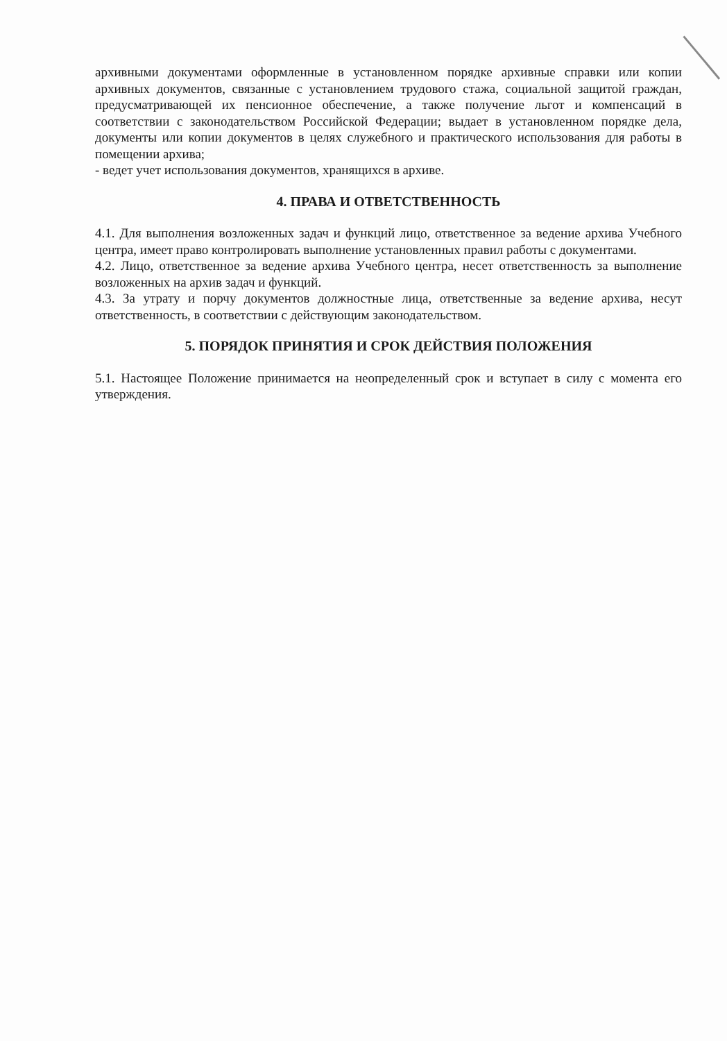архивными документами оформленные в установленном порядке архивные справки или копии архивных документов, связанные с установлением трудового стажа, социальной защитой граждан, предусматривающей их пенсионное обеспечение, а также получение льгот и компенсаций в соответствии с законодательством Российской Федерации; выдает в установленном порядке дела, документы или копии документов в целях служебного и практического использования для работы в помещении архива;
- ведет учет использования документов, хранящихся в архиве.
4. ПРАВА И ОТВЕТСТВЕННОСТЬ
4.1. Для выполнения возложенных задач и функций лицо, ответственное за ведение архива Учебного центра, имеет право контролировать выполнение установленных правил работы с документами.
4.2. Лицо, ответственное за ведение архива Учебного центра, несет ответственность за выполнение возложенных на архив задач и функций.
4.3. За утрату и порчу документов должностные лица, ответственные за ведение архива, несут ответственность, в соответствии с действующим законодательством.
5. ПОРЯДОК ПРИНЯТИЯ И СРОК ДЕЙСТВИЯ ПОЛОЖЕНИЯ
5.1. Настоящее Положение принимается на неопределенный срок и вступает в силу с момента его утверждения.